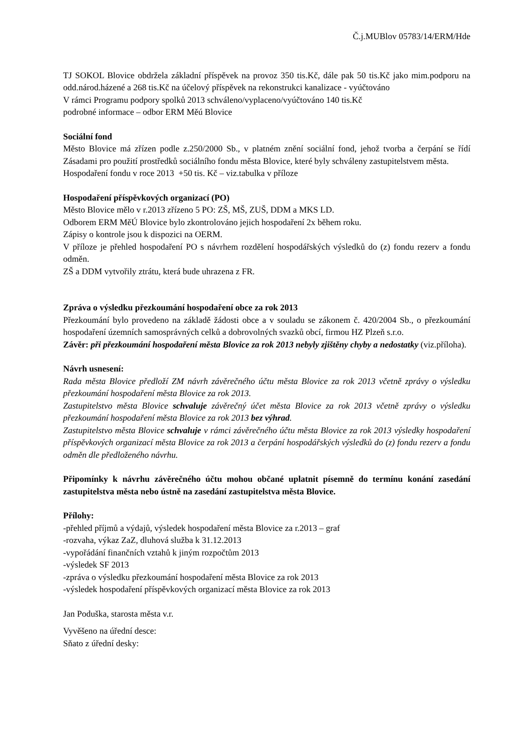Č.j.MUBlov 05783/14/ERM/Hde
TJ SOKOL Blovice obdržela základní příspěvek na provoz 350 tis.Kč, dále pak 50 tis.Kč jako mim.podporu na odd.národ.házené a 268 tis.Kč na účelový příspěvek na rekonstrukci kanalizace - vyúčtováno
V rámci Programu podpory spolků 2013 schváleno/vyplaceno/vyúčtováno 140 tis.Kč
podrobné informace – odbor ERM Měú Blovice
Sociální fond
Město Blovice má zřízen podle z.250/2000 Sb., v platném znění sociální fond, jehož tvorba a čerpání se řídí Zásadami pro použití prostředků sociálního fondu města Blovice, které byly schváleny zastupitelstvem města.
Hospodaření fondu v roce 2013 +50 tis. Kč – viz.tabulka v příloze
Hospodaření příspěvkových organizací (PO)
Město Blovice mělo v r.2013 zřízeno 5 PO: ZŠ, MŠ, ZUŠ, DDM a MKS LD.
Odborem ERM MěÚ Blovice bylo zkontrolováno jejich hospodaření 2x během roku.
Zápisy o kontrole jsou k dispozici na OERM.
V příloze je přehled hospodaření PO s návrhem rozdělení hospodářských výsledků do (z) fondu rezerv a fondu odměn.
ZŠ a DDM vytvořily ztrátu, která bude uhrazena z FR.
Zpráva o výsledku přezkoumání hospodaření obce za rok 2013
Přezkoumání bylo provedeno na základě žádosti obce a v souladu se zákonem č. 420/2004 Sb., o přezkoumání hospodaření územních samosprávných celků a dobrovolných svazků obcí, firmou HZ Plzeň s.r.o.
Závěr: při přezkoumání hospodaření města Blovice za rok 2013 nebyly zjištěny chyby a nedostatky (viz.příloha).
Návrh usnesení:
Rada města Blovice předloží ZM návrh závěrečného účtu města Blovice za rok 2013 včetně zprávy o výsledku přezkoumání hospodaření města Blovice za rok 2013.
Zastupitelstvo města Blovice schvaluje závěrečný účet města Blovice za rok 2013 včetně zprávy o výsledku přezkoumání hospodaření města Blovice za rok 2013 bez výhrad.
Zastupitelstvo města Blovice schvaluje v rámci závěrečného účtu města Blovice za rok 2013 výsledky hospodaření příspěvkových organizací města Blovice za rok 2013 a čerpání hospodářských výsledků do (z) fondu rezerv a fondu odměn dle předloženého návrhu.
Připomínky k návrhu závěrečného účtu mohou občané uplatnit písemně do termínu konání zasedání zastupitelstva města nebo ústně na zasedání zastupitelstva města Blovice.
Přílohy:
-přehled příjmů a výdajů, výsledek hospodaření města Blovice za r.2013 – graf
-rozvaha, výkaz ZaZ, dluhová služba k 31.12.2013
-vypořádání finančních vztahů k jiným rozpočtům 2013
-výsledek SF 2013
-zpráva o výsledku přezkoumání hospodaření města Blovice za rok 2013
-výsledek hospodaření příspěvkových organizací města Blovice za rok 2013
Jan Poduška, starosta města v.r.
Vyvěšeno na úřední desce:
Sňato z úřední desky: